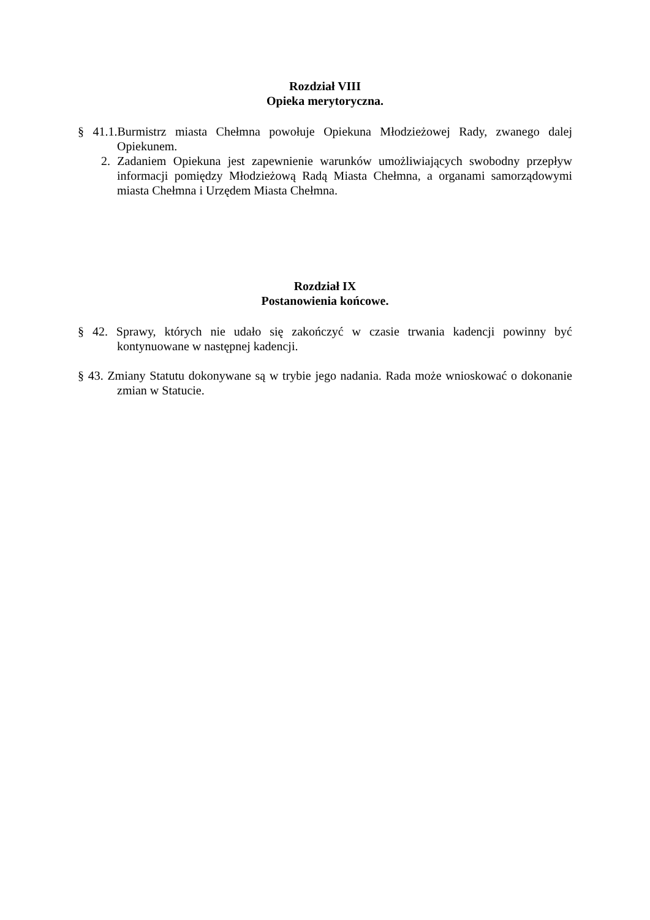Rozdział VIII
Opieka merytoryczna.
§ 41.1.Burmistrz miasta Chełmna powołuje Opiekuna Młodzieżowej Rady, zwanego dalej Opiekunem.
2. Zadaniem Opiekuna jest zapewnienie warunków umożliwiających swobodny przepływ informacji pomiędzy Młodzieżową Radą Miasta Chełmna, a organami samorządowymi miasta Chełmna i Urzędem Miasta Chełmna.
Rozdział IX
Postanowienia końcowe.
§ 42. Sprawy, których nie udało się zakończyć w czasie trwania kadencji powinny być kontynuowane w następnej kadencji.
§ 43. Zmiany Statutu dokonywane są w trybie jego nadania. Rada może wnioskować o dokonanie zmian w Statucie.